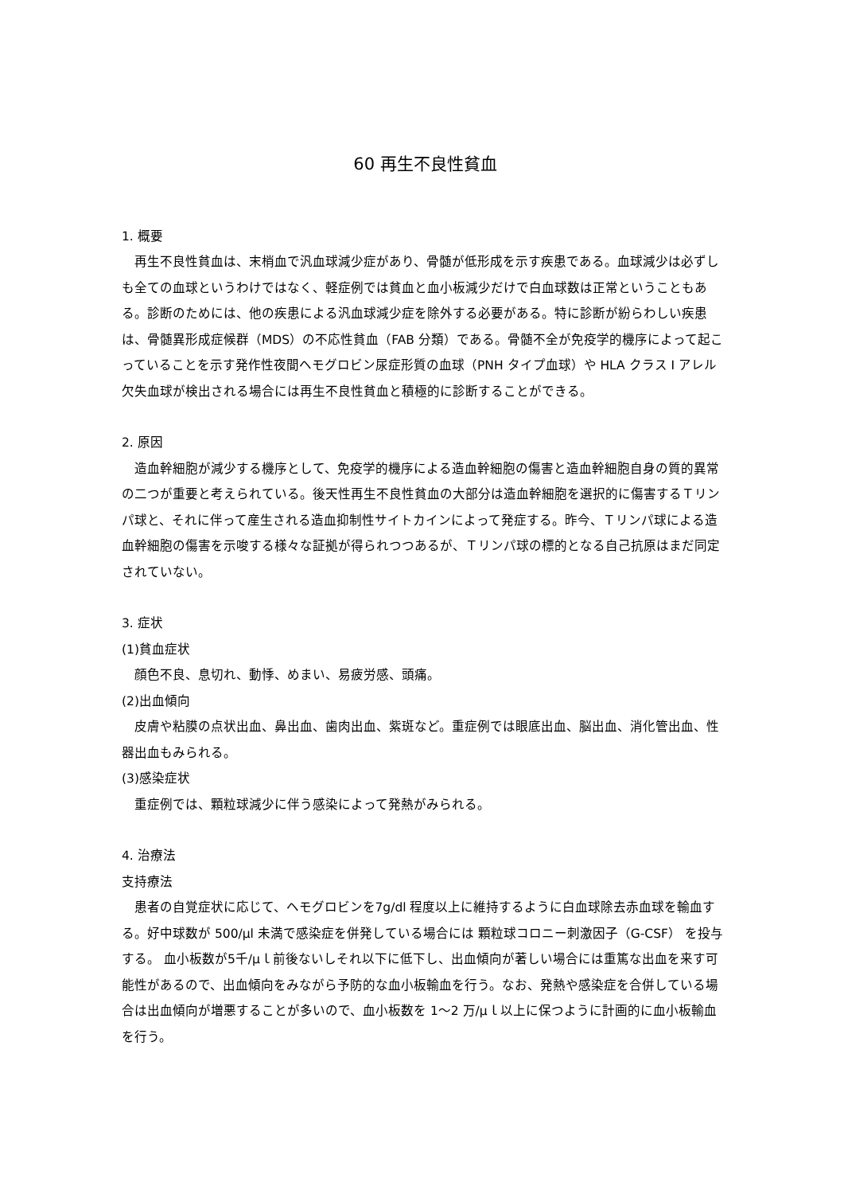60 再生不良性貧血
1. 概要
再生不良性貧血は、末梢血で汎血球減少症があり、骨髄が低形成を示す疾患である。血球減少は必ずしも全ての血球というわけではなく、軽症例では貧血と血小板減少だけで白血球数は正常ということもある。診断のためには、他の疾患による汎血球減少症を除外する必要がある。特に診断が紛らわしい疾患は、骨髄異形成症候群（MDS）の不応性貧血（FAB 分類）である。骨髄不全が免疫学的機序によって起こっていることを示す発作性夜間ヘモグロビン尿症形質の血球（PNH タイプ血球）や HLA クラス I アレル欠失血球が検出される場合には再生不良性貧血と積極的に診断することができる。
2. 原因
造血幹細胞が減少する機序として、免疫学的機序による造血幹細胞の傷害と造血幹細胞自身の質的異常の二つが重要と考えられている。後天性再生不良性貧血の大部分は造血幹細胞を選択的に傷害するＴリンパ球と、それに伴って産生される造血抑制性サイトカインによって発症する。昨今、Ｔリンパ球による造血幹細胞の傷害を示唆する様々な証拠が得られつつあるが、Ｔリンパ球の標的となる自己抗原はまだ同定されていない。
3. 症状
(1)貧血症状
顔色不良、息切れ、動悸、めまい、易疲労感、頭痛。
(2)出血傾向
皮膚や粘膜の点状出血、鼻出血、歯肉出血、紫斑など。重症例では眼底出血、脳出血、消化管出血、性器出血もみられる。
(3)感染症状
重症例では、顆粒球減少に伴う感染によって発熱がみられる。
4. 治療法
支持療法
患者の自覚症状に応じて、ヘモグロビンを7g/dl 程度以上に維持するように白血球除去赤血球を輸血する。好中球数が 500/μl 未満で感染症を併発している場合には 顆粒球コロニー刺激因子（G-CSF） を投与する。 血小板数が5千/μｌ前後ないしそれ以下に低下し、出血傾向が著しい場合には重篤な出血を来す可能性があるので、出血傾向をみながら予防的な血小板輸血を行う。なお、発熱や感染症を合併している場合は出血傾向が増悪することが多いので、血小板数を 1〜2 万/μｌ以上に保つように計画的に血小板輸血を行う。